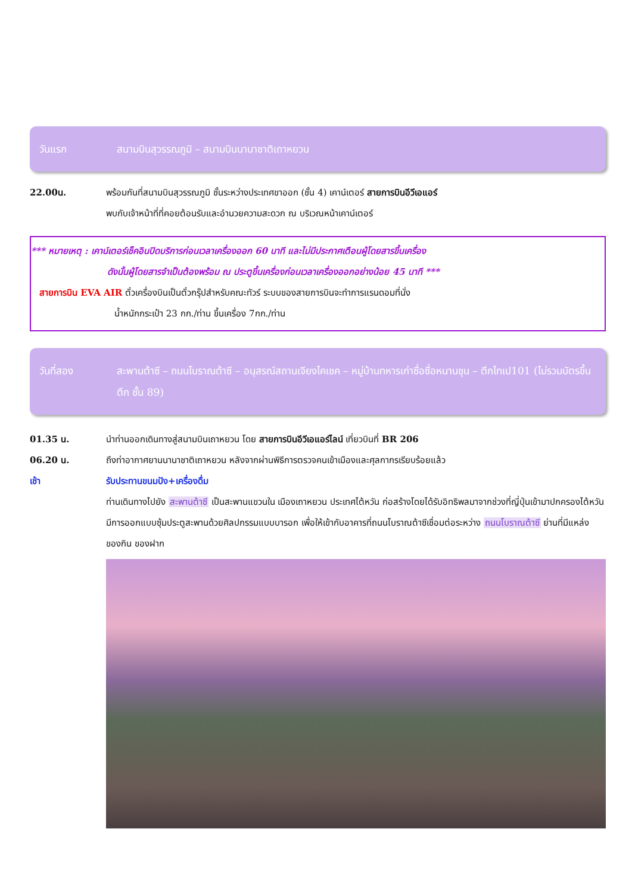วันแรก สนามบินสุวรรณภูมิ – สนามบินนานาชาติเถาหยวน
22.00น. พร้อมกันที่สนามบินสุวรรณภูมิ ชั้นระหว่างประเทศขาออก (ชั้น 4) เคาน์เตอร์ สายการบินอีวีเอแอร์
พบกับเจ้าหน้าที่ที่คอยต้อนรับและอำนวยความสะดวก ณ บริเวณหน้าเคาน์เตอร์
*** หมายเหตุ : เคาน์เตอร์เช็คอินปิดบริการก่อนเวลาเครื่องออก 60 นาที และไม่มีประกาศเตือนผู้โดยสารขึ้นเครื่อง
ดังนั้นผู้โดยสารจำเป็นต้องพร้อม ณ ประตูขึ้นเครื่องก่อนเวลาเครื่องออกอย่างน้อย 45 นาที ***
สายการบิน EVA AIR ตั๋วเครื่องบินเป็นตั๋วกรุ๊ปสำหรับคณะทัวร์ ระบบของสายการบินจะทำการแรนดอมที่นั่ง
น้ำหนักกระเป๋า 23 กก./ท่าน ขึ้นเครื่อง 7กก./ท่าน
วันที่สอง สะพานต้าซี – ถนนโบราณต้าซี – อนุสรณ์สถานเจียงไคเชค – หมู่บ้านทหารเก่าซื่อซื่อหนานชุน – ตึกไทเป101 (ไม่รวมบัตรขึ้นตึก ชั้น 89)
01.35 น. นำท่านออกเดินทางสู่สนามบินเถาหยวน โดย สายการบินอีวีเอแอร์ไลน์ เที่ยวบินที่ BR 206
06.20 น. ถึงท่าอากาศยานนานาชาติเถาหยวน หลังจากผ่านพิธีการตรวจคนเข้าเมืองและศุลกากรเรียบร้อยแล้ว
เช้า รับประทานขนมปัง+เครื่องดื่ม
ท่านเดินทางไปยัง สะพานต้าซี เป็นสะพานแขวนใน เมืองเถาหยวน ประเทศไต้หวัน ก่อสร้างโดยได้รับอิทธิพลมาจากช่วงที่ญี่ปุ่นเข้ามาปกครองไต้หวัน มีการออกแบบซุ้มประตูสะพานด้วยศิลปกรรมแบบบารอก เพื่อให้เข้ากับอาคารที่ถนนโบราณต้าซีเชื่อมต่อระหว่าง ถนนโบราณต้าซี ย่านที่มีแหล่งของกิน ของฝาก